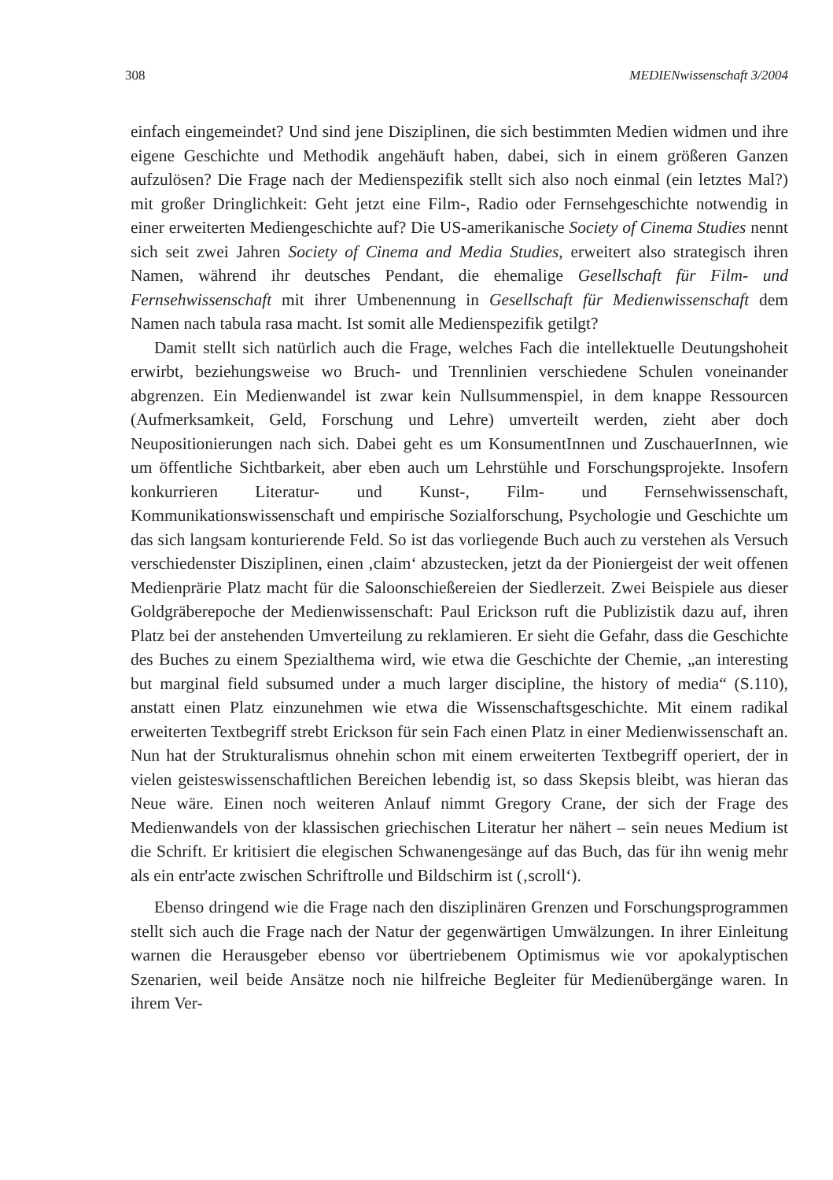308 MEDIENwissenschaft 3/2004
einfach eingemeindet? Und sind jene Disziplinen, die sich bestimmten Medien widmen und ihre eigene Geschichte und Methodik angehäuft haben, dabei, sich in einem größeren Ganzen aufzulösen? Die Frage nach der Medienspezifik stellt sich also noch einmal (ein letztes Mal?) mit großer Dringlichkeit: Geht jetzt eine Film-, Radio oder Fernsehgeschichte notwendig in einer erweiterten Mediengeschichte auf? Die US-amerikanische Society of Cinema Studies nennt sich seit zwei Jahren Society of Cinema and Media Studies, erweitert also strategisch ihren Namen, während ihr deutsches Pendant, die ehemalige Gesellschaft für Film- und Fernsehwissenschaft mit ihrer Umbenennung in Gesellschaft für Medienwissenschaft dem Namen nach tabula rasa macht. Ist somit alle Medienspezifik getilgt?
Damit stellt sich natürlich auch die Frage, welches Fach die intellektuelle Deutungshoheit erwirbt, beziehungsweise wo Bruch- und Trennlinien verschiedene Schulen voneinander abgrenzen. Ein Medienwandel ist zwar kein Nullsummenspiel, in dem knappe Ressourcen (Aufmerksamkeit, Geld, Forschung und Lehre) umverteilt werden, zieht aber doch Neupositionierungen nach sich. Dabei geht es um KonsumentInnen und ZuschauerInnen, wie um öffentliche Sichtbarkeit, aber eben auch um Lehrstühle und Forschungsprojekte. Insofern konkurrieren Literatur- und Kunst-, Film- und Fernsehwissenschaft, Kommunikationswissenschaft und empirische Sozialforschung, Psychologie und Geschichte um das sich langsam konturierende Feld. So ist das vorliegende Buch auch zu verstehen als Versuch verschiedenster Disziplinen, einen ‚claim‘ abzustecken, jetzt da der Pioniergeist der weit offenen Medienprärie Platz macht für die Saloonschießereien der Siedlerzeit. Zwei Beispiele aus dieser Goldgräberepoche der Medienwissenschaft: Paul Erickson ruft die Publizistik dazu auf, ihren Platz bei der anstehenden Umverteilung zu reklamieren. Er sieht die Gefahr, dass die Geschichte des Buches zu einem Spezialthema wird, wie etwa die Geschichte der Chemie, „an interesting but marginal field subsumed under a much larger discipline, the history of media“ (S.110), anstatt einen Platz einzunehmen wie etwa die Wissenschaftsgeschichte. Mit einem radikal erweiterten Textbegriff strebt Erickson für sein Fach einen Platz in einer Medienwissenschaft an. Nun hat der Strukturalismus ohnehin schon mit einem erweiterten Textbegriff operiert, der in vielen geisteswissenschaftlichen Bereichen lebendig ist, so dass Skepsis bleibt, was hieran das Neue wäre. Einen noch weiteren Anlauf nimmt Gregory Crane, der sich der Frage des Medienwandels von der klassischen griechischen Literatur her nähert – sein neues Medium ist die Schrift. Er kritisiert die elegischen Schwanengesänge auf das Buch, das für ihn wenig mehr als ein entr'acte zwischen Schriftrolle und Bildschirm ist (‚scroll‘).
Ebenso dringend wie die Frage nach den disziplinären Grenzen und Forschungsprogrammen stellt sich auch die Frage nach der Natur der gegenwärtigen Umwälzungen. In ihrer Einleitung warnen die Herausgeber ebenso vor übertriebenem Optimismus wie vor apokalyptischen Szenarien, weil beide Ansätze noch nie hilfreiche Begleiter für Medienübergänge waren. In ihrem Ver-